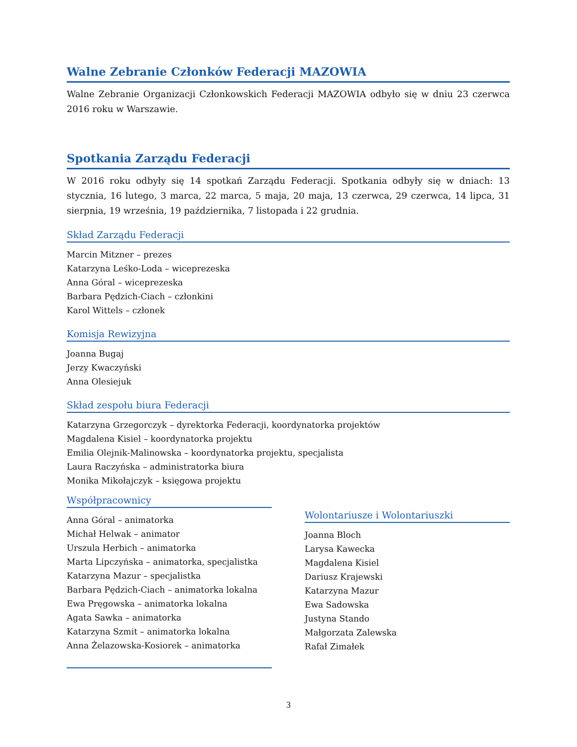Walne Zebranie Członków Federacji MAZOWIA
Walne Zebranie Organizacji Członkowskich Federacji MAZOWIA odbyło się w dniu 23 czerwca 2016 roku w Warszawie.
Spotkania Zarządu Federacji
W 2016 roku odbyły się 14 spotkań Zarządu Federacji. Spotkania odbyły się w dniach: 13 stycznia, 16 lutego, 3 marca, 22 marca, 5 maja, 20 maja, 13 czerwca, 29 czerwca, 14 lipca, 31 sierpnia, 19 września, 19 października, 7 listopada i 22 grudnia.
Skład Zarządu Federacji
Marcin Mitzner – prezes
Katarzyna Leśko-Loda – wiceprezeska
Anna Góral – wiceprezeska
Barbara Pędzich-Ciach – członkini
Karol Wittels – członek
Komisja Rewizyjna
Joanna Bugaj
Jerzy Kwaczyński
Anna Olesiejuk
Skład zespołu biura Federacji
Katarzyna Grzegorczyk – dyrektorka Federacji, koordynatorka projektów
Magdalena Kisiel – koordynatorka projektu
Emilia Olejnik-Malinowska – koordynatorka projektu, specjalista
Laura Raczyńska – administratorka biura
Monika Mikołajczyk – księgowa projektu
Współpracownicy
Anna Góral – animatorka
Michał Helwak – animator
Urszula Herbich – animatorka
Marta Lipczyńska – animatorka, specjalistka
Katarzyna Mazur – specjalistka
Barbara Pędzich-Ciach – animatorka lokalna
Ewa Pręgowska – animatorka lokalna
Agata Sawka – animatorka
Katarzyna Szmit – animatorka lokalna
Anna Żelazowska-Kosiorek – animatorka
Wolontariusze i Wolontariuszki
Joanna Bloch
Larysa Kawecka
Magdalena Kisiel
Dariusz Krajewski
Katarzyna Mazur
Ewa Sadowska
Justyna Stando
Małgorzata Zalewska
Rafał Zimałek
3